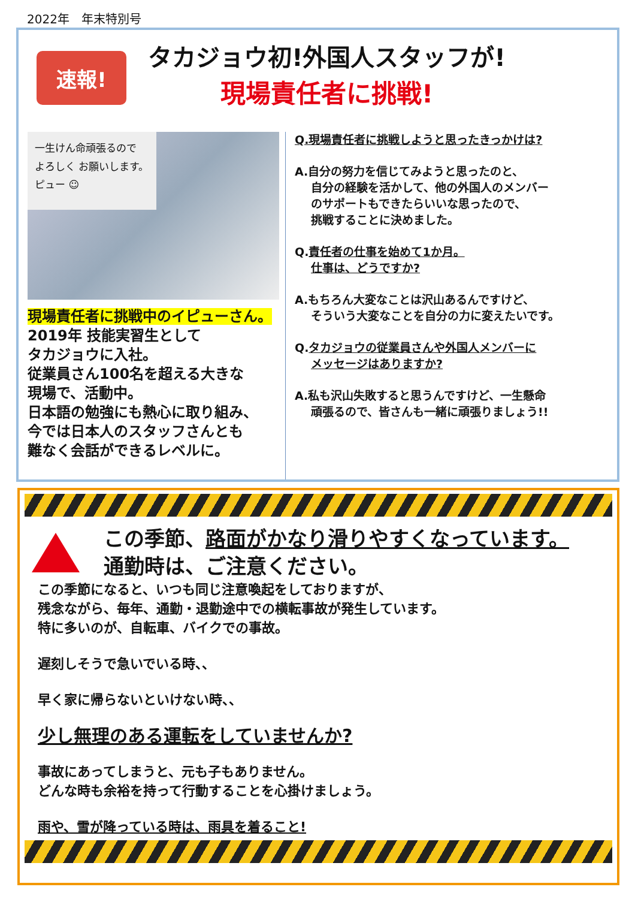2022年　年末特別号
速報!
タカジョウ初!外国人スタッフが!
現場責任者に挑戦!
一生けん命頑張るので
よろしく お願いします。
ピュー ☺
現場責任者に挑戦中のイピューさん。
2019年 技能実習生として
タカジョウに入社。
従業員さん100名を超える大きな
現場で、活動中。
日本語の勉強にも熱心に取り組み、
今では日本人のスタッフさんとも
難なく会話ができるレベルに。
Q.現場責任者に挑戦しようと思ったきっかけは?
A.自分の努力を信じてみようと思ったのと、
自分の経験を活かして、他の外国人のメンバー
のサポートもできたらいいな思ったので、
挑戦することに決めました。
Q.責任者の仕事を始めて1か月。
仕事は、どうですか?
A.もちろん大変なことは沢山あるんですけど、
そういう大変なことを自分の力に変えたいです。
Q.タカジョウの従業員さんや外国人メンバーに
メッセージはありますか?
A.私も沢山失敗すると思うんですけど、一生懸命
頑張るので、皆さんも一緒に頑張りましょう!!
この季節、路面がかなり滑りやすくなっています。
通勤時は、ご注意ください。
この季節になると、いつも同じ注意喚起をしておりますが、
残念ながら、毎年、通勤・退勤途中での横転事故が発生しています。
特に多いのが、自転車、バイクでの事故。
遅刻しそうで急いでいる時、、
早く家に帰らないといけない時、、
少し無理のある運転をしていませんか?
事故にあってしまうと、元も子もありません。
どんな時も余裕を持って行動することを心掛けましょう。
雨や、雪が降っている時は、雨具を着ること!